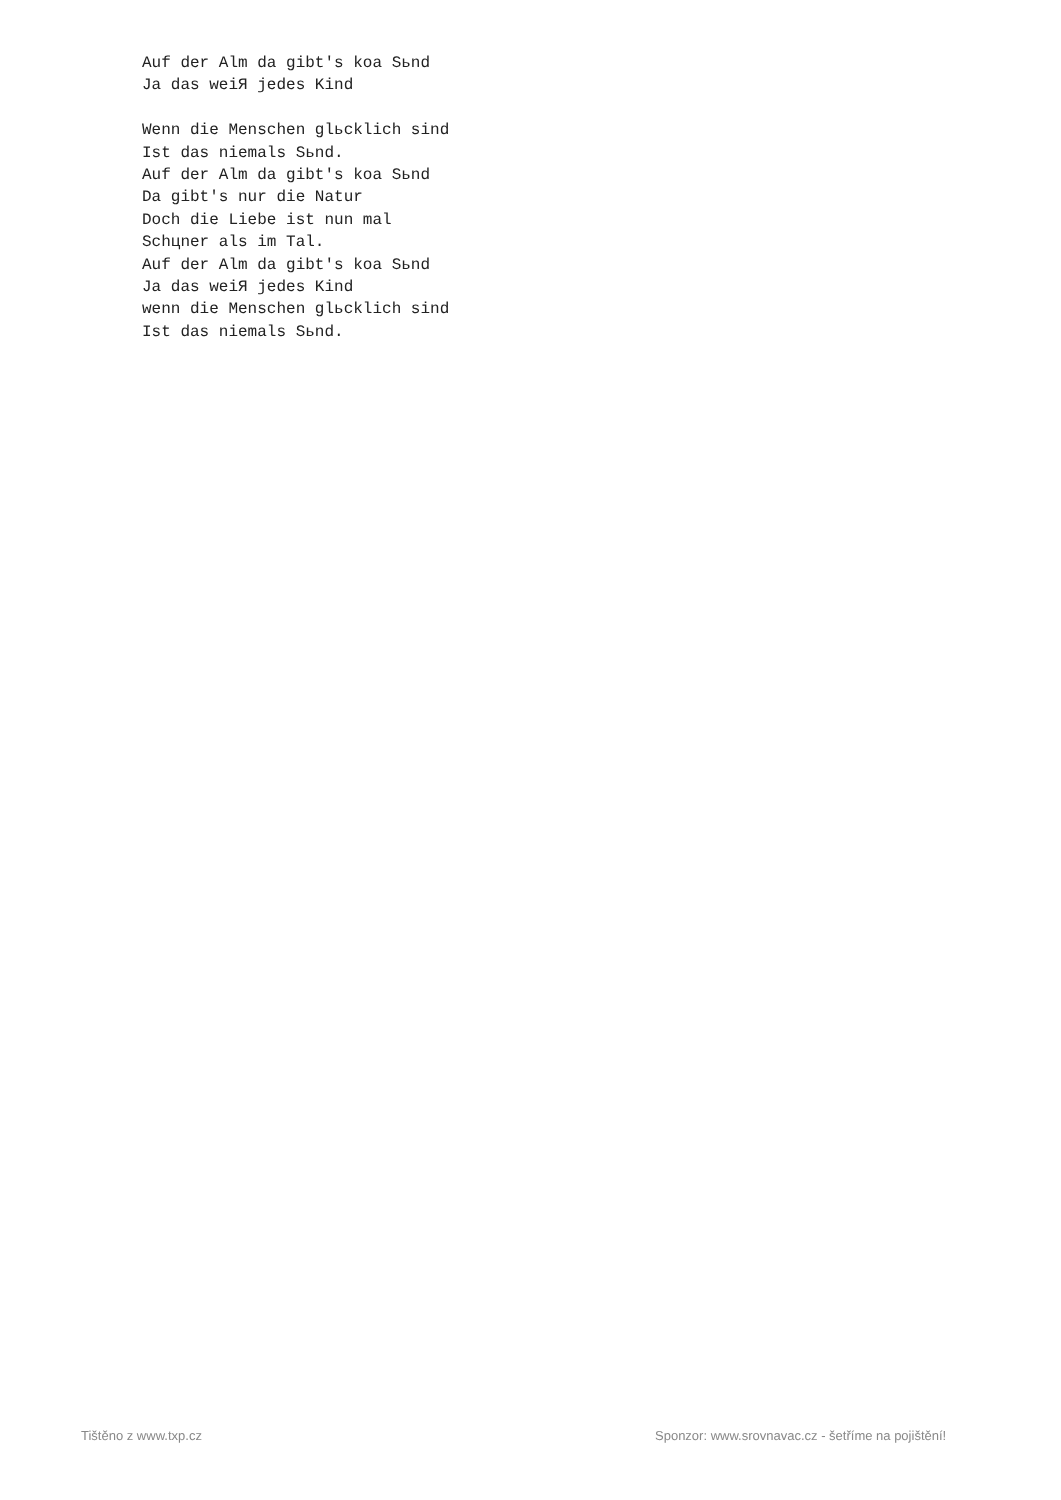Auf der Alm da gibt's koa Sьnd
Ja das weiЯ jedes Kind

Wenn die Menschen glьcklich sind
Ist das niemals Sьnd.
Auf der Alm da gibt's koa Sьnd
Da gibt's nur die Natur
Doch die Liebe ist nun mal
Schцner als im Tal.
Auf der Alm da gibt's koa Sьnd
Ja das weiЯ jedes Kind
wenn die Menschen glьcklich sind
Ist das niemals Sьnd.
Tištěno z www.txp.cz
Sponzor: www.srovnavac.cz - šetříme na pojištění!